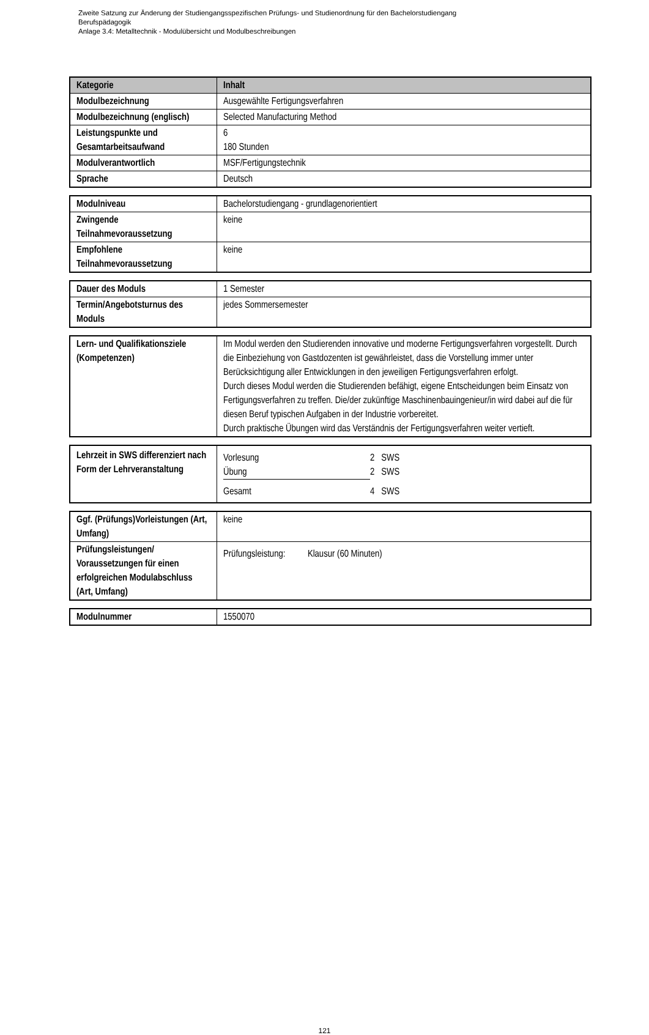Zweite Satzung zur Änderung der Studiengangsspezifischen Prüfungs- und Studienordnung für den Bachelorstudiengang
Berufspädagogik
Anlage 3.4: Metalltechnik - Modulübersicht und Modulbeschreibungen
| Kategorie | Inhalt |
| --- | --- |
| Modulbezeichnung | Ausgewählte Fertigungsverfahren |
| Modulbezeichnung (englisch) | Selected Manufacturing Method |
| Leistungspunkte und Gesamtarbeitsaufwand | 6 180 Stunden |
| Modulverantwortlich | MSF/Fertigungstechnik |
| Sprache | Deutsch |
| Modulniveau | Bachelorstudiengang - grundlagenorientiert |
| Zwingende Teilnahmevoraussetzung | keine |
| Empfohlene Teilnahmevoraussetzung | keine |
| Dauer des Moduls | 1 Semester |
| Termin/Angebotsturnus des Moduls | jedes Sommersemester |
| Lern- und Qualifikationsziele (Kompetenzen) | Im Modul werden den Studierenden innovative und moderne Fertigungsverfahren vorgestellt. Durch die Einbeziehung von Gastdozenten ist gewährleistet, dass die Vorstellung immer unter Berücksichtigung aller Entwicklungen in den jeweiligen Fertigungsverfahren erfolgt. Durch dieses Modul werden die Studierenden befähigt, eigene Entscheidungen beim Einsatz von Fertigungsverfahren zu treffen. Die/der zukünftige Maschinenbauingenieur/in wird dabei auf die für diesen Beruf typischen Aufgaben in der Industrie vorbereitet. Durch praktische Übungen wird das Verständnis der Fertigungsverfahren weiter vertieft. |
| Lehrzeit in SWS differenziert nach Form der Lehrveranstaltung | / Vorlesung / 2 SWS / / Übung / 2 SWS / / Gesamt / 4 SWS / |
| Ggf. (Prüfungs)Vorleistungen (Art, Umfang) | keine |
| Prüfungsleistungen/ Voraussetzungen für einen erfolgreichen Modulabschluss (Art, Umfang) | Prüfungsleistung: Klausur (60 Minuten) |
| Modulnummer | 1550070 |
121